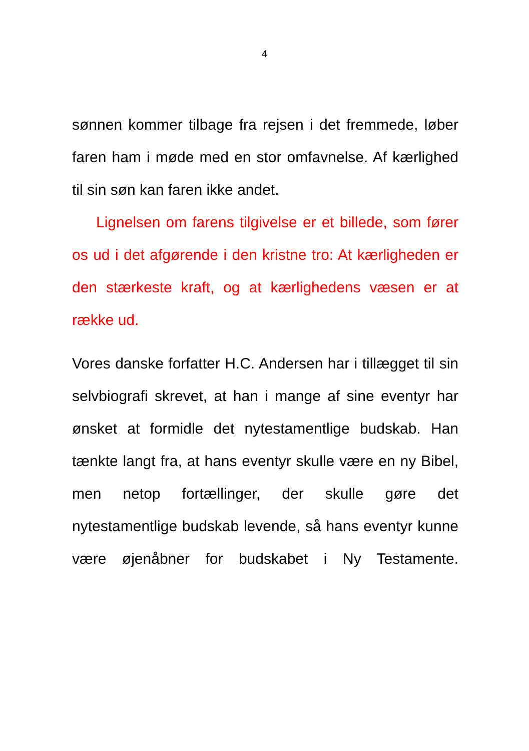4
sønnen kommer tilbage fra rejsen i det fremmede, løber faren ham i møde med en stor omfavnelse. Af kærlighed til sin søn kan faren ikke andet.
Lignelsen om farens tilgivelse er et billede, som fører os ud i det afgørende i den kristne tro: At kærligheden er den stærkeste kraft, og at kærlighedens væsen er at række ud.
Vores danske forfatter H.C. Andersen har i tillægget til sin selvbiografi skrevet, at han i mange af sine eventyr har ønsket at formidle det nytestamentlige budskab. Han tænkte langt fra, at hans eventyr skulle være en ny Bibel, men netop fortællinger, der skulle gøre det nytestamentlige budskab levende, så hans eventyr kunne være øjenåbner for budskabet i Ny Testamente.